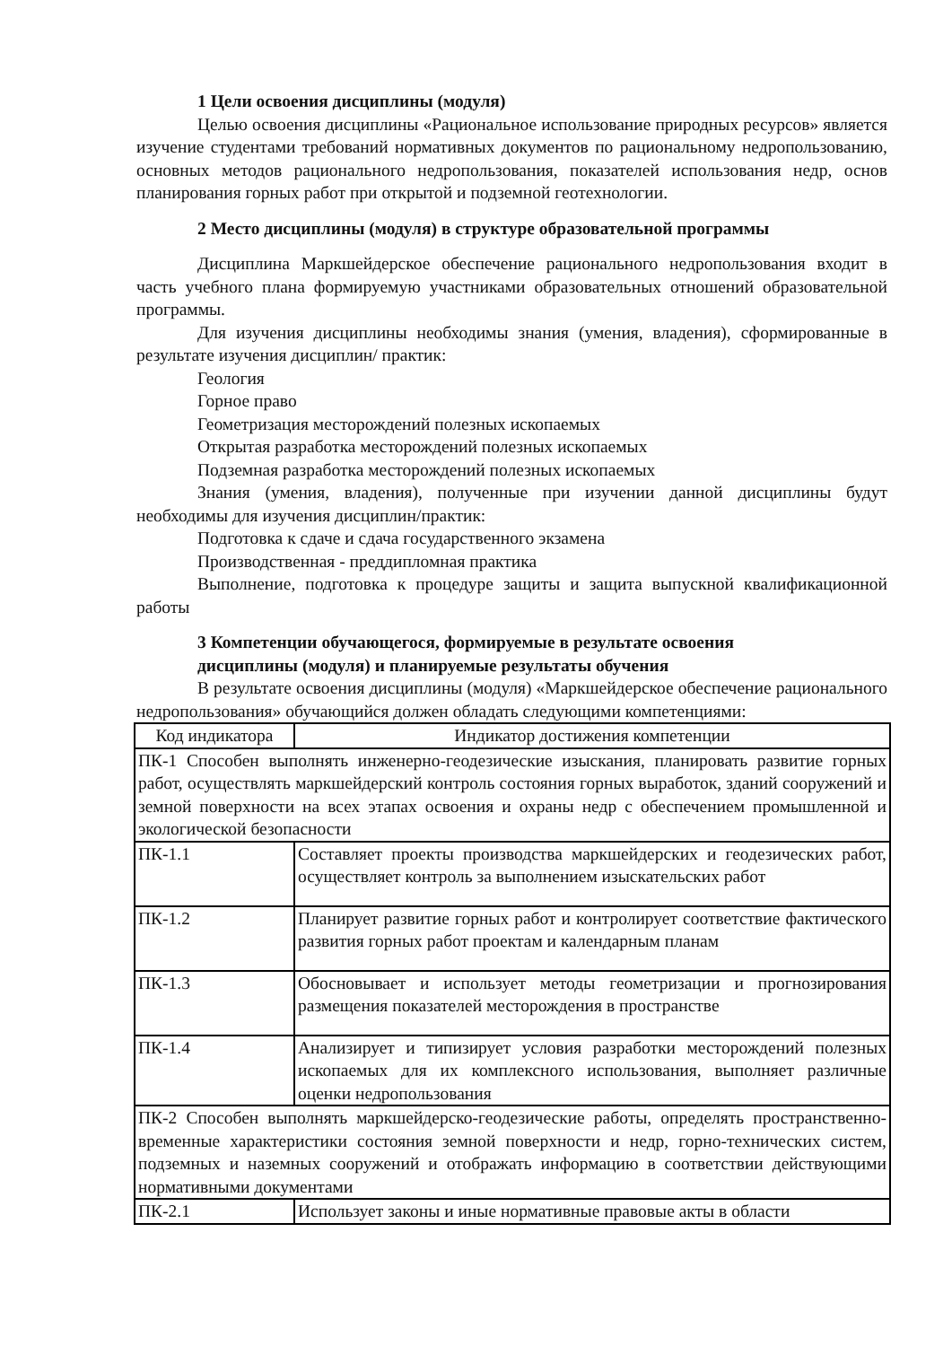1 Цели освоения дисциплины (модуля)
Целью освоения дисциплины «Рациональное использование природных ресурсов» является изучение студентами требований нормативных документов по рациональному недропользованию, основных методов рационального недропользования, показателей использования недр, основ планирования горных работ при открытой и подземной геотехнологии.
2 Место дисциплины (модуля) в структуре образовательной программы
Дисциплина Маркшейдерское обеспечение рационального недропользования входит в часть учебного плана формируемую участниками образовательных отношений образовательной программы.
Для изучения дисциплины необходимы знания (умения, владения), сформированные в результате изучения дисциплин/ практик:
Геология
Горное право
Геометризация месторождений полезных ископаемых
Открытая разработка месторождений полезных ископаемых
Подземная разработка месторождений полезных ископаемых
Знания (умения, владения), полученные при изучении данной дисциплины будут необходимы для изучения дисциплин/практик:
Подготовка к сдаче и сдача государственного экзамена
Производственная - преддипломная практика
Выполнение, подготовка к процедуре защиты и защита выпускной квалификационной работы
3 Компетенции обучающегося, формируемые в результате освоения
дисциплины (модуля) и планируемые результаты обучения
В результате освоения дисциплины (модуля) «Маркшейдерское обеспечение рационального недропользования» обучающийся должен обладать следующими компетенциями:
| Код индикатора | Индикатор достижения компетенции |
| ПК-1 Способен выполнять инженерно-геодезические изыскания, планировать развитие горных работ, осуществлять маркшейдерский контроль состояния горных выработок, зданий сооружений и земной поверхности на всех этапах освоения и охраны недр с обеспечением промышленной и экологической безопасности | |
| ПК-1.1 | Составляет проекты производства маркшейдерских и геодезических работ, осуществляет контроль за выполнением изыскательских работ |
| ПК-1.2 | Планирует развитие горных работ и контролирует соответствие фактического развития горных работ проектам и календарным планам |
| ПК-1.3 | Обосновывает и использует методы геометризации и прогнозирования размещения показателей месторождения в пространстве |
| ПК-1.4 | Анализирует и типизирует условия разработки месторождений полезных ископаемых для их комплексного использования, выполняет различные оценки недропользования |
| ПК-2 Способен выполнять маркшейдерско-геодезические работы, определять пространственно-временные характеристики состояния земной поверхности и недр, горно-технических систем, подземных и наземных сооружений и отображать информацию в соответствии действующими нормативными документами | |
| ПК-2.1 | Использует законы и иные нормативные правовые акты в области |